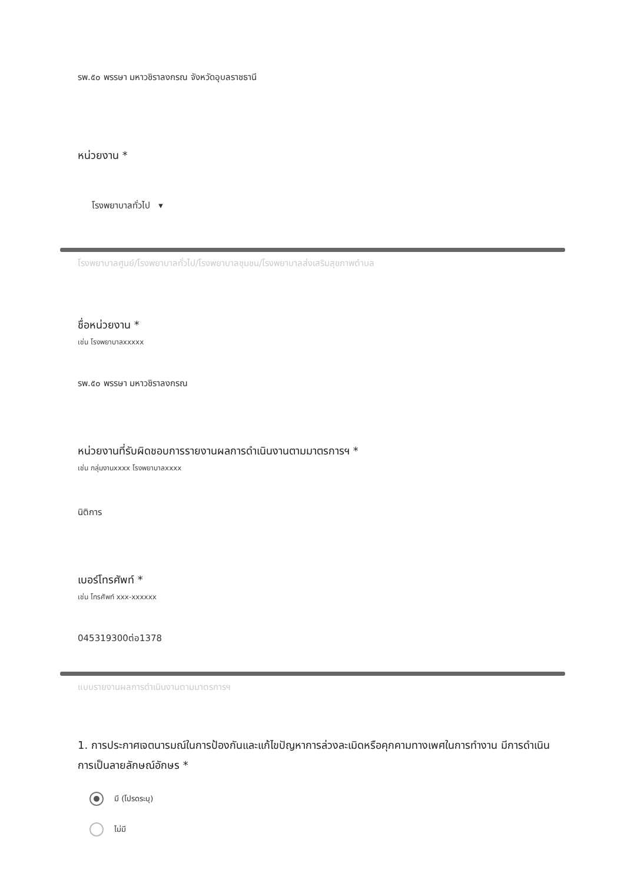รพ.๕๐ พรรษา มหาวชิราลงกรณ จังหวัดอุบลราชธานี
หน่วยงาน *
โรงพยาบาลทั่วไป ▾
โรงพยาบาลศูนย์/โรงพยาบาลทั่วไป/โรงพยาบาลชุมชน/โรงพยาบาลส่งเสริมสุขภาพตำบล
ชื่อหน่วยงาน *
เช่น โรงพยาบาลxxxxx
รพ.๕๐ พรรษา มหาวชิราลงกรณ
หน่วยงานที่รับผิดชอบการรายงานผลการดำเนินงานตามมาตรการฯ *
เช่น กลุ่มงานxxxx โรงพยาบาลxxxx
นิติการ
เบอร์โทรศัพท์ *
เช่น โทรศัพท์ xxx-xxxxxx
045319300ต่อ1378
แบบรายงานผลการดำเนินงานตามมาตรการฯ
1. การประกาศเจตนารมณ์ในการป้องกันและแก้ไขปัญหาการล่วงละเมิดหรือคุกคามทางเพศในการทำงาน มีการดำเนินการเป็นลายลักษณ์อักษร *
มี (โปรดระบุ)
ไม่มี